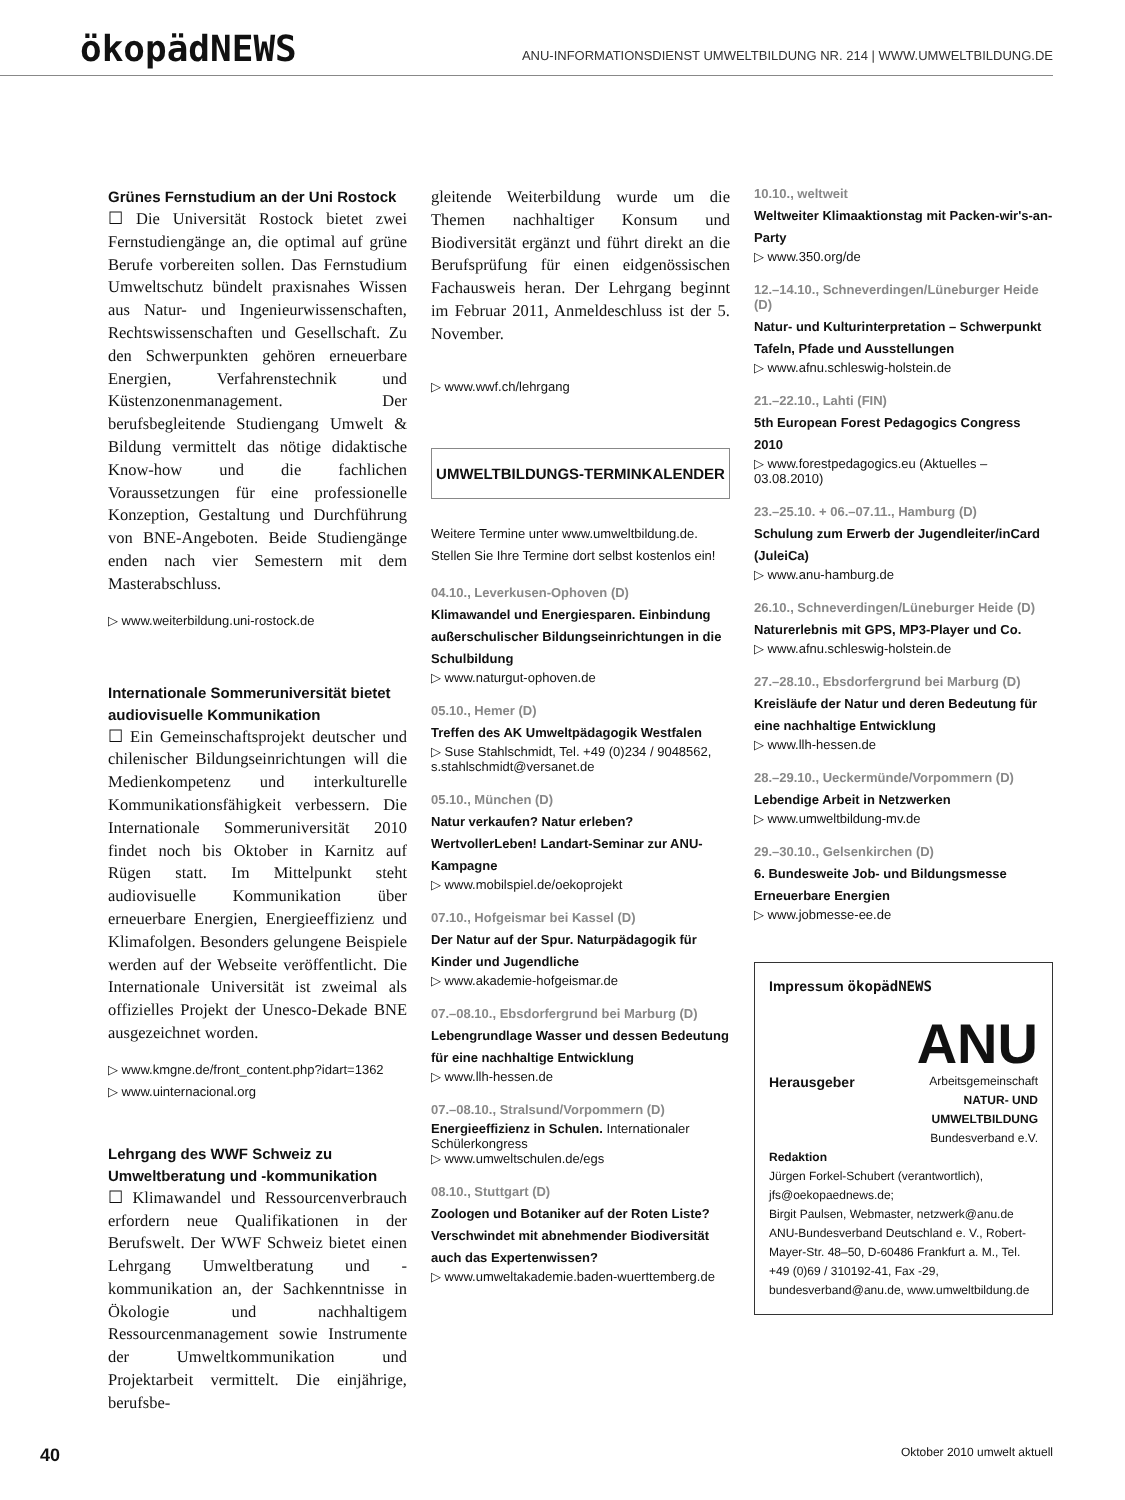ökopädNEWS
ANU-INFORMATIONSDIENST UMWELTBILDUNG NR. 214 | WWW.UMWELTBILDUNG.DE
Grünes Fernstudium an der Uni Rostock
☐ Die Universität Rostock bietet zwei Fernstudiengänge an, die optimal auf grüne Berufe vorbereiten sollen. Das Fernstudium Umweltschutz bündelt praxisnahes Wissen aus Natur- und Ingenieurwissenschaften, Rechtswissenschaften und Gesellschaft. Zu den Schwerpunkten gehören erneuerbare Energien, Verfahrenstechnik und Küstenzonenmanagement. Der berufsbegleitende Studiengang Umwelt & Bildung vermittelt das nötige didaktische Know-how und die fachlichen Voraussetzungen für eine professionelle Konzeption, Gestaltung und Durchführung von BNE-Angeboten. Beide Studiengänge enden nach vier Semestern mit dem Masterabschluss.
▷ www.weiterbildung.uni-rostock.de
Internationale Sommeruniversität bietet audiovisuelle Kommunikation
☐ Ein Gemeinschaftsprojekt deutscher und chilenischer Bildungseinrichtungen will die Medienkompetenz und interkulturelle Kommunikationsfähigkeit verbessern. Die Internationale Sommeruniversität 2010 findet noch bis Oktober in Karnitz auf Rügen statt. Im Mittelpunkt steht audiovisuelle Kommunikation über erneuerbare Energien, Energieeffizienz und Klimafolgen. Besonders gelungene Beispiele werden auf der Webseite veröffentlicht. Die Internationale Universität ist zweimal als offizielles Projekt der Unesco-Dekade BNE ausgezeichnet worden.
▷ www.kmgne.de/front_content.php?idart=1362
▷ www.uinternacional.org
Lehrgang des WWF Schweiz zu Umweltberatung und -kommunikation
☐ Klimawandel und Ressourcenverbrauch erfordern neue Qualifikationen in der Berufswelt. Der WWF Schweiz bietet einen Lehrgang Umweltberatung und -kommunikation an, der Sachkenntnisse in Ökologie und nachhaltigem Ressourcenmanagement sowie Instrumente der Umweltkommunikation und Projektarbeit vermittelt. Die einjährige, berufsbe-
gleitende Weiterbildung wurde um die Themen nachhaltiger Konsum und Biodiversität ergänzt und führt direkt an die Berufsprüfung für einen eidgenössischen Fachausweis heran. Der Lehrgang beginnt im Februar 2011, Anmeldeschluss ist der 5. November.
▷ www.wwf.ch/lehrgang
UMWELTBILDUNGS-TERMINKALENDER
Weitere Termine unter www.umweltbildung.de.
Stellen Sie Ihre Termine dort selbst kostenlos ein!
04.10., Leverkusen-Ophoven (D)
Klimawandel und Energiesparen. Einbindung außerschulischer Bildungseinrichtungen in die Schulbildung
▷ www.naturgut-ophoven.de
05.10., Hemer (D)
Treffen des AK Umweltpädagogik Westfalen
▷ Suse Stahlschmidt, Tel. +49 (0)234 / 9048562, s.stahlschmidt@versanet.de
05.10., München (D)
Natur verkaufen? Natur erleben? WertvollerLeben! Landart-Seminar zur ANU-Kampagne
▷ www.mobilspiel.de/oekoprojekt
07.10., Hofgeismar bei Kassel (D)
Der Natur auf der Spur. Naturpädagogik für Kinder und Jugendliche
▷ www.akademie-hofgeismar.de
07.–08.10., Ebsdorfergrund bei Marburg (D)
Lebengrundlage Wasser und dessen Bedeutung für eine nachhaltige Entwicklung
▷ www.llh-hessen.de
07.–08.10., Stralsund/Vorpommern (D)
Energieeffizienz in Schulen. Internationaler Schülerkongress
▷ www.umweltschulen.de/egs
08.10., Stuttgart (D)
Zoologen und Botaniker auf der Roten Liste? Verschwindet mit abnehmender Biodiversität auch das Expertenwissen?
▷ www.umweltakademie.baden-wuerttemberg.de
10.10., weltweit
Weltweiter Klimaaktionstag mit Packen-wir's-an-Party
▷ www.350.org/de
12.–14.10., Schneverdingen/Lüneburger Heide (D)
Natur- und Kulturinterpretation – Schwerpunkt Tafeln, Pfade und Ausstellungen
▷ www.afnu.schleswig-holstein.de
21.–22.10., Lahti (FIN)
5th European Forest Pedagogics Congress 2010
▷ www.forestpedagogics.eu (Aktuelles – 03.08.2010)
23.–25.10. + 06.–07.11., Hamburg (D)
Schulung zum Erwerb der Jugendleiter/inCard (JuleiCa)
▷ www.anu-hamburg.de
26.10., Schneverdingen/Lüneburger Heide (D)
Naturerlebnis mit GPS, MP3-Player und Co.
▷ www.afnu.schleswig-holstein.de
27.–28.10., Ebsdorfergrund bei Marburg (D)
Kreisläufe der Natur und deren Bedeutung für eine nachhaltige Entwicklung
▷ www.llh-hessen.de
28.–29.10., Ueckermünde/Vorpommern (D)
Lebendige Arbeit in Netzwerken
▷ www.umweltbildung-mv.de
29.–30.10., Gelsenkirchen (D)
6. Bundesweite Job- und Bildungsmesse Erneuerbare Energien
▷ www.jobmesse-ee.de
Impressum ökopädNEWS
Herausgeber
ANU
Arbeitsgemeinschaft
NATUR- UND UMWELTBILDUNG
Bundesverband e.V.
Redaktion
Jürgen Forkel-Schubert (verantwortlich), jfs@oekopaednews.de;
Birgit Paulsen, Webmaster, netzwerk@anu.de
ANU-Bundesverband Deutschland e. V., Robert-Mayer-Str. 48–50, D-60486 Frankfurt a. M., Tel. +49 (0)69 / 310192-41, Fax -29, bundesverband@anu.de, www.umweltbildung.de
40 Oktober 2010 umwelt aktuell